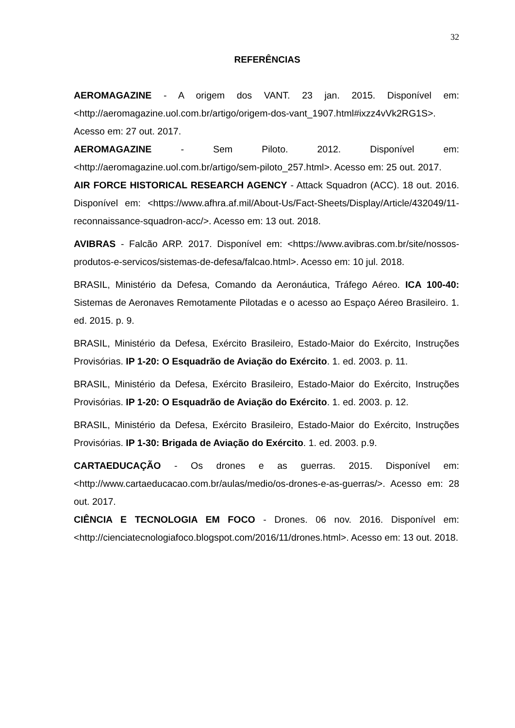32
REFERÊNCIAS
AEROMAGAZINE - A origem dos VANT. 23 jan. 2015. Disponível em: <http://aeromagazine.uol.com.br/artigo/origem-dos-vant_1907.html#ixzz4vVk2RG1S>. Acesso em: 27 out. 2017.
AEROMAGAZINE - Sem Piloto. 2012. Disponível em: <http://aeromagazine.uol.com.br/artigo/sem-piloto_257.html>. Acesso em: 25 out. 2017.
AIR FORCE HISTORICAL RESEARCH AGENCY - Attack Squadron (ACC). 18 out. 2016. Disponível em: <https://www.afhra.af.mil/About-Us/Fact-Sheets/Display/Article/432049/11-reconnaissance-squadron-acc/>. Acesso em: 13 out. 2018.
AVIBRAS - Falcão ARP. 2017. Disponível em: <https://www.avibras.com.br/site/nossos-produtos-e-servicos/sistemas-de-defesa/falcao.html>. Acesso em: 10 jul. 2018.
BRASIL, Ministério da Defesa, Comando da Aeronáutica, Tráfego Aéreo. ICA 100-40: Sistemas de Aeronaves Remotamente Pilotadas e o acesso ao Espaço Aéreo Brasileiro. 1. ed. 2015. p. 9.
BRASIL, Ministério da Defesa, Exército Brasileiro, Estado-Maior do Exército, Instruções Provisórias. IP 1-20: O Esquadrão de Aviação do Exército. 1. ed. 2003. p. 11.
BRASIL, Ministério da Defesa, Exército Brasileiro, Estado-Maior do Exército, Instruções Provisórias. IP 1-20: O Esquadrão de Aviação do Exército. 1. ed. 2003. p. 12.
BRASIL, Ministério da Defesa, Exército Brasileiro, Estado-Maior do Exército, Instruções Provisórias. IP 1-30: Brigada de Aviação do Exército. 1. ed. 2003. p.9.
CARTAEDUCAÇÃO - Os drones e as guerras. 2015. Disponível em: <http://www.cartaeducacao.com.br/aulas/medio/os-drones-e-as-guerras/>. Acesso em: 28 out. 2017.
CIÊNCIA E TECNOLOGIA EM FOCO - Drones. 06 nov. 2016. Disponível em: <http://cienciatecnologiafoco.blogspot.com/2016/11/drones.html>. Acesso em: 13 out. 2018.